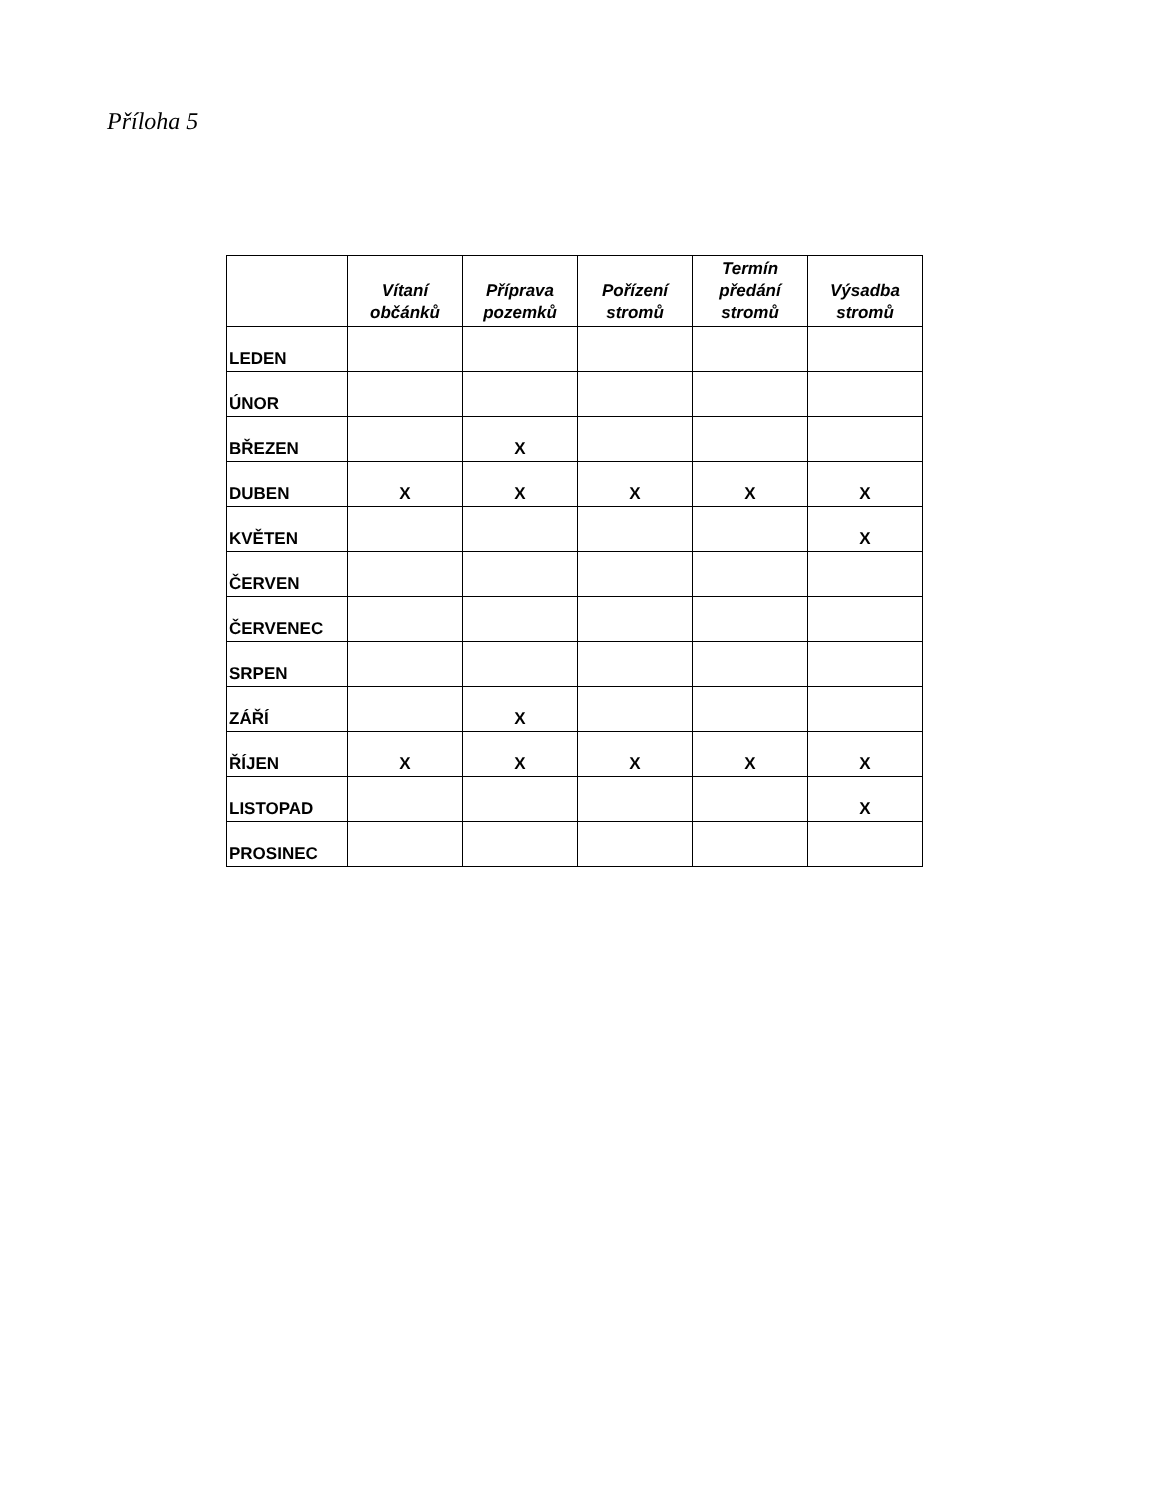Příloha 5
| | Vítaní občánků | Příprava pozemků | Pořízení stromů | Termín předání stromů | Výsadba stromů |
| --- | --- | --- | --- | --- | --- |
| LEDEN | | | | | |
| ÚNOR | | | | | |
| BŘEZEN | | X | | | |
| DUBEN | X | X | X | X | X |
| KVĚTEN | | | | | X |
| ČERVEN | | | | | |
| ČERVENEC | | | | | |
| SRPEN | | | | | |
| ZÁŘÍ | | X | | | |
| ŘÍJEN | X | X | X | X | X |
| LISTOPAD | | | | | X |
| PROSINEC | | | | | |